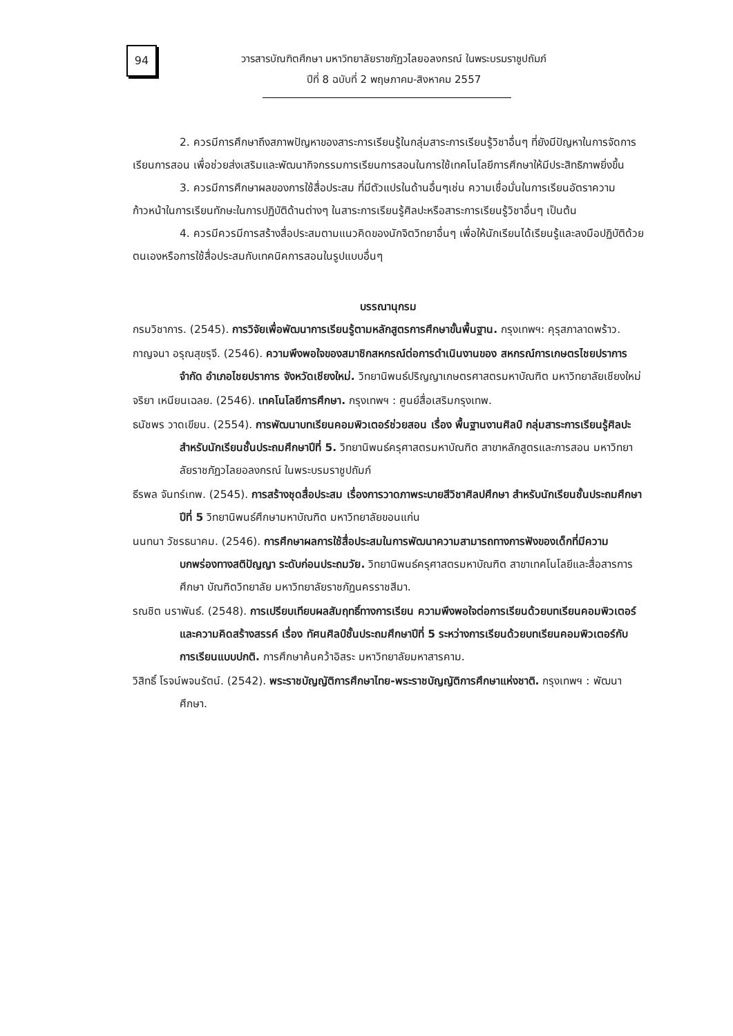94
วารสารบัณฑิตศึกษา มหาวิทยาลัยราชภัฏวไลยอลงกรณ์ ในพระบรมราชูปถัมภ์
ปีที่ 8 ฉบับที่ 2 พฤษภาคม-สิงหาคม 2557
2. ควรมีการศึกษาถึงสภาพปัญหาของสาระการเรียนรู้ในกลุ่มสาระการเรียนรู้วิชาอื่นๆ ที่ยังมีปัญหาในการจัดการเรียนการสอน เพื่อช่วยส่งเสริมและพัฒนากิจกรรมการเรียนการสอนในการใช้เทคโนโลยีการศึกษาให้มีประสิทธิภาพยิ่งขึ้น
3. ควรมีการศึกษาผลของการใช้สื่อประสม ที่มีตัวแปรในด้านอื่นๆเช่น ความเชื่อมั่นในการเรียนอัตราความก้าวหน้าในการเรียนทักษะในการปฏิบัติด้านต่างๆ ในสาระการเรียนรู้ศิลปะหรือสาระการเรียนรู้วิชาอื่นๆ เป็นต้น
4. ควรมีควรมีการสร้างสื่อประสมตามแนวคิดของนักจิตวิทยาอื่นๆ เพื่อให้นักเรียนได้เรียนรู้และลงมือปฏิบัติด้วยตนเองหรือการใช้สื่อประสมกับเทคนิคการสอนในรูปแบบอื่นๆ
บรรณานุกรม
กรมวิชาการ. (2545). การวิจัยเพื่อพัฒนาการเรียนรู้ตามหลักสูตรการศึกษาขั้นพื้นฐาน. กรุงเทพฯ: คุรุสภาลาดพร้าว.
กาญจนา อรุณสุขรุจี. (2546). ความพึงพอใจของสมาชิกสหกรณ์ต่อการดำเนินงานของ สหกรณ์การเกษตรไชยปราการ จำกัด อำเภอไชยปราการ จังหวัดเชียงใหม่. วิทยานิพนธ์ปริญญาเกษตรศาสตรมหาบัณฑิต มหาวิทยาลัยเชียงใหม่
จริยา เหนียนเฉลย. (2546). เทคโนโลยีการศึกษา. กรุงเทพฯ : ศูนย์สื่อเสริมกรุงเทพ.
ธนัชพร วาดเขียน. (2554). การพัฒนาบทเรียนคอมพิวเตอร์ช่วยสอน เรื่อง พื้นฐานงานศิลป์ กลุ่มสาระการเรียนรู้ศิลปะ สำหรับนักเรียนชั้นประถมศึกษาปีที่ 5. วิทยานิพนธ์ครุศาสตรมหาบัณฑิต สาขาหลักสูตรและการสอน มหาวิทยาลัยราชภัฏวไลยอลงกรณ์ ในพระบรมราชูปถัมภ์
ธีรพล จันทร์เทพ. (2545). การสร้างชุดสื่อประสม เรื่องการวาดภาพระบายสีวิชาศิลปศึกษา สำหรับนักเรียนชั้นประถมศึกษาปีที่ 5 วิทยานิพนธ์ศึกษามหาบัณฑิต มหาวิทยาลัยขอนแก่น
นนทนา วัชรธนาคม. (2546). การศึกษาผลการใช้สื่อประสมในการพัฒนาความสามารถทางการฟังของเด็กที่มีความบกพร่องทางสติปัญญา ระดับก่อนประถมวัย. วิทยานิพนธ์ครุศาสตรมหาบัณฑิต สาขาเทคโนโลยีและสื่อสารการศึกษา บัณฑิตวิทยาลัย มหาวิทยาลัยราชภัฏนครราชสีมา.
รณชิต นราพันธ์. (2548). การเปรียบเทียบผลสัมฤทธิ์ทางการเรียน ความพึงพอใจต่อการเรียนด้วยบทเรียนคอมพิวเตอร์และความคิดสร้างสรรค์ เรื่อง ทัศนศิลป์ชั้นประถมศึกษาปีที่ 5 ระหว่างการเรียนด้วยบทเรียนคอมพิวเตอร์กับการเรียนแบบปกติ. การศึกษาค้นคว้าอิสระ มหาวิทยาลัยมหาสารคาม.
วิสิทธิ์ โรจน์พจนรัตน์. (2542). พระราชบัญญัติการศึกษาไทย-พระราชบัญญัติการศึกษาแห่งชาติ. กรุงเทพฯ : พัฒนาศึกษา.